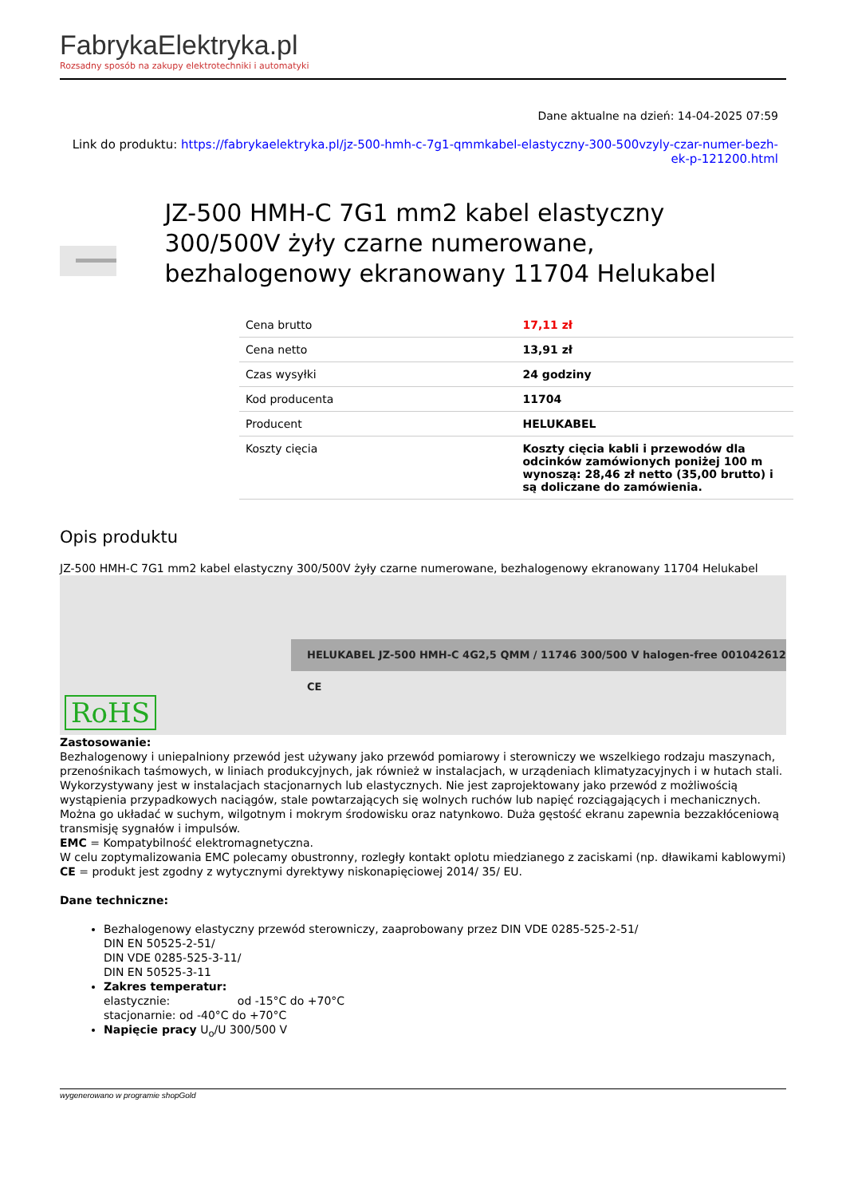FabrykaElektryka.pl
Rozsadny sposób na zakupy elektrotechniki i automatyki
Dane aktualne na dzień: 14-04-2025 07:59
Link do produktu: https://fabrykaelektryka.pl/jz-500-hmh-c-7g1-qmmkabel-elastyczny-300-500vzyly-czar-numer-bezh-ek-p-121200.html
JZ-500 HMH-C 7G1 mm2 kabel elastyczny 300/500V żyły czarne numerowane, bezhalogenowy ekranowany 11704 Helukabel
| Cena brutto | 17,11 zł |
| Cena netto | 13,91 zł |
| Czas wysyłki | 24 godziny |
| Kod producenta | 11704 |
| Producent | HELUKABEL |
| Koszty cięcia | Koszty cięcia kabli i przewodów dla odcinków zamówionych poniżej 100 m wynoszą: 28,46 zł netto (35,00 brutto) i są doliczane do zamówienia. |
Opis produktu
JZ-500 HMH-C 7G1 mm2 kabel elastyczny 300/500V żyły czarne numerowane, bezhalogenowy ekranowany 11704 Helukabel
HELUKABEL JZ-500 HMH-C 4G2,5 QMM / 11746 300/500 V halogen-free 001042612 CE
RoHS
Zastosowanie:
Bezhalogenowy i uniepalniony przewód jest używany jako przewód pomiarowy i sterowniczy we wszelkiego rodzaju maszynach, przenośnikach taśmowych, w liniach produkcyjnych, jak również w instalacjach, w urządeniach klimatyzacyjnych i w hutach stali. Wykorzystywany jest w instalacjach stacjonarnych lub elastycznych. Nie jest zaprojektowany jako przewód z możliwością wystąpienia przypadkowych naciągów, stale powtarzających się wolnych ruchów lub napięć rozciągających i mechanicznych. Można go układać w suchym, wilgotnym i mokrym środowisku oraz natynkowo. Duża gęstość ekranu zapewnia bezzakłóceniową transmisję sygnałów i impulsów.
EMC = Kompatybilność elektromagnetyczna.
W celu zoptymalizowania EMC polecamy obustronny, rozległy kontakt oplotu miedzianego z zaciskami (np. dławikami kablowymi)
CE = produkt jest zgodny z wytycznymi dyrektywy niskonapięciowej 2014/ 35/ EU.
Dane techniczne:
Bezhalogenowy elastyczny przewód sterowniczy, zaaprobowany przez DIN VDE 0285-525-2-51/
DIN EN 50525-2-51/
DIN VDE 0285-525-3-11/
DIN EN 50525-3-11
Zakres temperatur:
elastycznie: od -15°C do +70°C
stacjonarnie: od -40°C do +70°C
Napięcie pracy U<sub>o</sub>/U 300/500 V
wygenerowano w programie shopGold